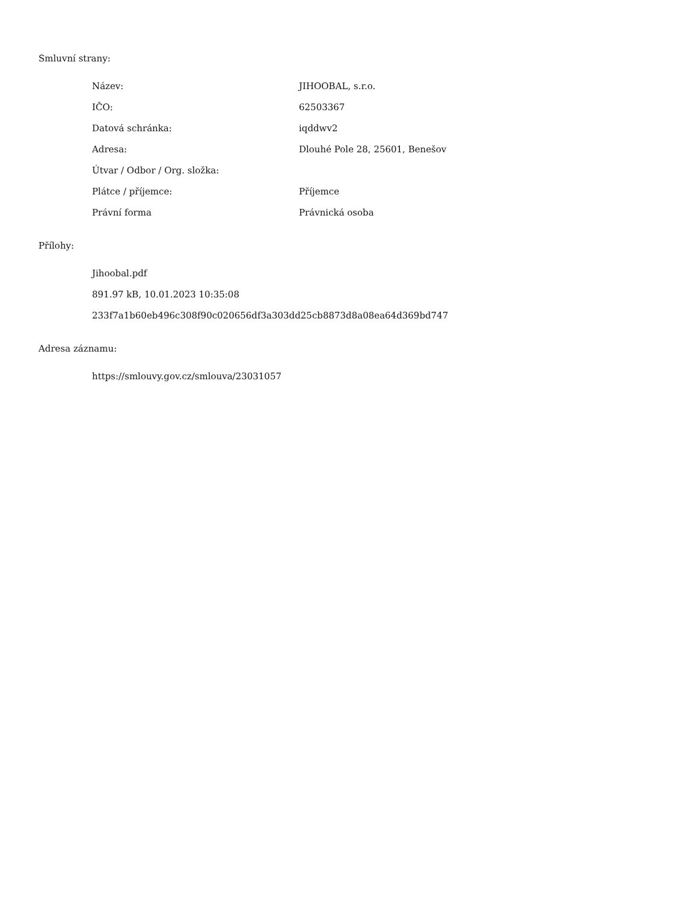Smluvní strany:
| Název: | JIHOOBAL, s.r.o. |
| IČO: | 62503367 |
| Datová schránka: | iqddwv2 |
| Adresa: | Dlouhé Pole 28, 25601, Benešov |
| Útvar / Odbor / Org. složka: | |
| Plátce / příjemce: | Příjemce |
| Právní forma | Právnická osoba |
Přílohy:
Jihoobal.pdf
891.97 kB, 10.01.2023 10:35:08
233f7a1b60eb496c308f90c020656df3a303dd25cb8873d8a08ea64d369bd747
Adresa záznamu:
https://smlouvy.gov.cz/smlouva/23031057